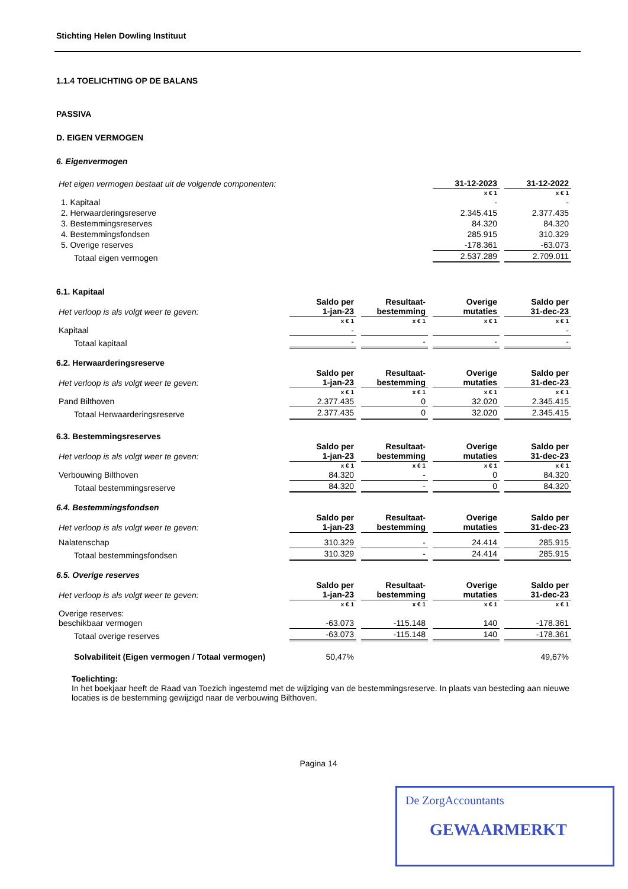Stichting Helen Dowling Instituut
1.1.4 TOELICHTING OP DE BALANS
PASSIVA
D. EIGEN VERMOGEN
6. Eigenvermogen
| Het eigen vermogen bestaat uit de volgende componenten: | 31-12-2023 | 31-12-2022 |
| | x € 1 | x € 1 |
| 1. Kapitaal | - | - |
| 2. Herwaarderingsreserve | 2.345.415 | 2.377.435 |
| 3. Bestemmingsreserves | 84.320 | 84.320 |
| 4. Bestemmingsfondsen | 285.915 | 310.329 |
| 5. Overige reserves | -178.361 | -63.073 |
| Totaal eigen vermogen | 2.537.289 | 2.709.011 |
6.1. Kapitaal
| Het verloop is als volgt weer te geven: | Saldo per 1-jan-23 | Resultaat- bestemming | Overige mutaties | Saldo per 31-dec-23 |
| | x € 1 | x € 1 | x € 1 | x € 1 |
| Kapitaal | - | | | - |
| Totaal kapitaal | - | - | - | - |
6.2. Herwaarderingsreserve
| Het verloop is als volgt weer te geven: | Saldo per 1-jan-23 | Resultaat- bestemming | Overige mutaties | Saldo per 31-dec-23 |
| | x € 1 | x € 1 | x € 1 | x € 1 |
| Pand Bilthoven | 2.377.435 | 0 | 32.020 | 2.345.415 |
| Totaal Herwaarderingsreserve | 2.377.435 | 0 | 32.020 | 2.345.415 |
6.3. Bestemmingsreserves
| Het verloop is als volgt weer te geven: | Saldo per 1-jan-23 | Resultaat- bestemming | Overige mutaties | Saldo per 31-dec-23 |
| | x € 1 | x € 1 | x € 1 | x € 1 |
| Verbouwing Bilthoven | 84.320 | - | 0 | 84.320 |
| Totaal bestemmingsreserve | 84.320 | - | 0 | 84.320 |
6.4. Bestemmingsfondsen
| Het verloop is als volgt weer te geven: | Saldo per 1-jan-23 | Resultaat- bestemming | Overige mutaties | Saldo per 31-dec-23 |
| Nalatenschap | 310.329 | - | 24.414 | 285.915 |
| Totaal bestemmingsfondsen | 310.329 | - | 24.414 | 285.915 |
6.5. Overige reserves
| Het verloop is als volgt weer te geven: | Saldo per 1-jan-23 | Resultaat- bestemming | Overige mutaties | Saldo per 31-dec-23 |
| | x € 1 | x € 1 | x € 1 | x € 1 |
| Overige reserves: beschikbaar vermogen | -63.073 | -115.148 | 140 | -178.361 |
| Totaal overige reserves | -63.073 | -115.148 | 140 | -178.361 |
| Solvabiliteit (Eigen vermogen / Totaal vermogen) | 50,47% | | | 49,67% |
Toelichting:
In het boekjaar heeft de Raad van Toezich ingestemd met de wijziging van de bestemmingsreserve. In plaats van besteding aan nieuwe locaties is de bestemming gewijzigd naar de verbouwing Bilthoven.
Pagina 14
De ZorgAccountants
GEWAARMERKT